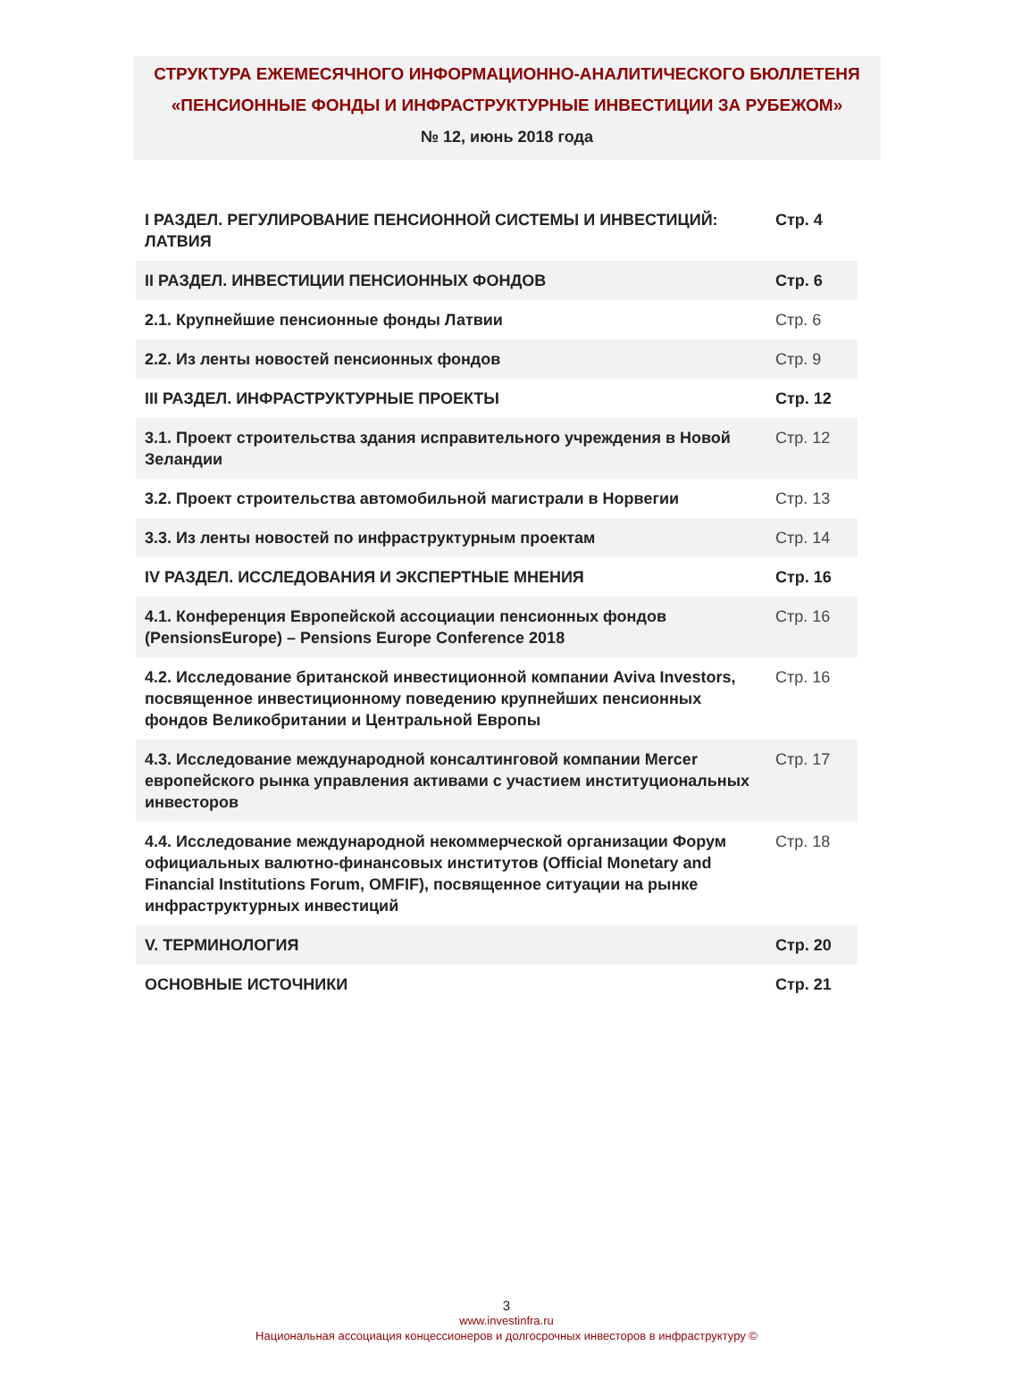СТРУКТУРА ЕЖЕМЕСЯЧНОГО ИНФОРМАЦИОННО-АНАЛИТИЧЕСКОГО БЮЛЛЕТЕНЯ
«ПЕНСИОННЫЕ ФОНДЫ И ИНФРАСТРУКТУРНЫЕ ИНВЕСТИЦИИ ЗА РУБЕЖОМ»
№ 12, июнь 2018 года
| I РАЗДЕЛ. РЕГУЛИРОВАНИЕ ПЕНСИОННОЙ СИСТЕМЫ И ИНВЕСТИЦИЙ: ЛАТВИЯ | Стр. 4 |
| II РАЗДЕЛ. ИНВЕСТИЦИИ ПЕНСИОННЫХ ФОНДОВ | Стр. 6 |
| 2.1. Крупнейшие пенсионные фонды Латвии | Стр. 6 |
| 2.2. Из ленты новостей пенсионных фондов | Стр. 9 |
| III РАЗДЕЛ. ИНФРАСТРУКТУРНЫЕ ПРОЕКТЫ | Стр. 12 |
| 3.1. Проект строительства здания исправительного учреждения в Новой Зеландии | Стр. 12 |
| 3.2. Проект строительства автомобильной магистрали в Норвегии | Стр. 13 |
| 3.3. Из ленты новостей по инфраструктурным проектам | Стр. 14 |
| IV РАЗДЕЛ. ИССЛЕДОВАНИЯ И ЭКСПЕРТНЫЕ МНЕНИЯ | Стр. 16 |
| 4.1. Конференция Европейской ассоциации пенсионных фондов (PensionsEurope) – Pensions Europe Conference 2018 | Стр. 16 |
| 4.2. Исследование британской инвестиционной компании Aviva Investors, посвященное инвестиционному поведению крупнейших пенсионных фондов Великобритании и Центральной Европы | Стр. 16 |
| 4.3. Исследование международной консалтинговой компании Mercer европейского рынка управления активами с участием институциональных инвесторов | Стр. 17 |
| 4.4. Исследование международной некоммерческой организации Форум официальных валютно-финансовых институтов (Official Monetary and Financial Institutions Forum, OMFIF), посвященное ситуации на рынке инфраструктурных инвестиций | Стр. 18 |
| V. ТЕРМИНОЛОГИЯ | Стр. 20 |
| ОСНОВНЫЕ ИСТОЧНИКИ | Стр. 21 |
3
www.investinfra.ru
Национальная ассоциация концессионеров и долгосрочных инвесторов в инфраструктуру ©